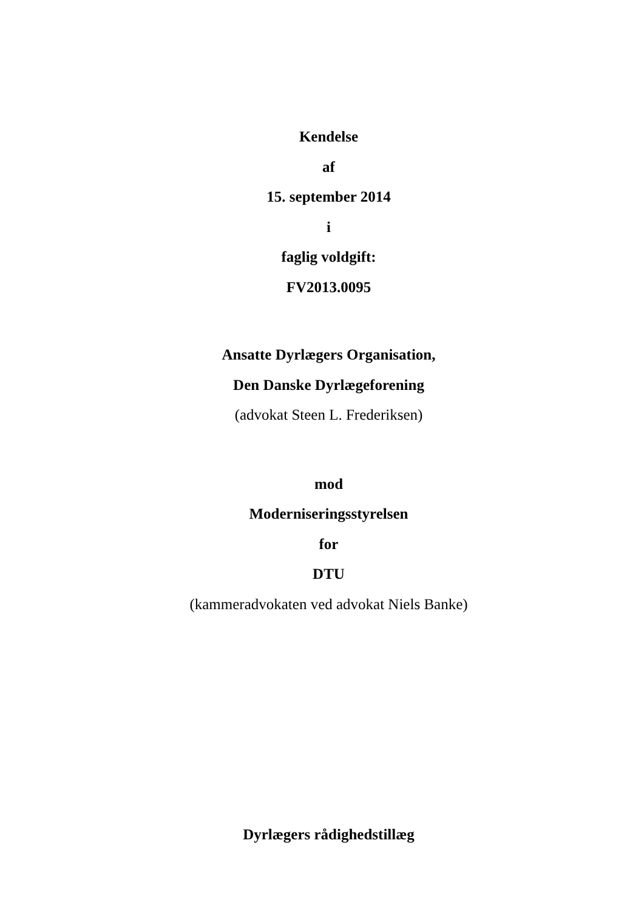Kendelse
af
15. september 2014
i
faglig voldgift:
FV2013.0095
Ansatte Dyrlægers Organisation,
Den Danske Dyrlægeforening
(advokat Steen L. Frederiksen)
mod
Moderniseringsstyrelsen
for
DTU
(kammeradvokaten ved advokat Niels Banke)
Dyrlægers rådighedstillæg